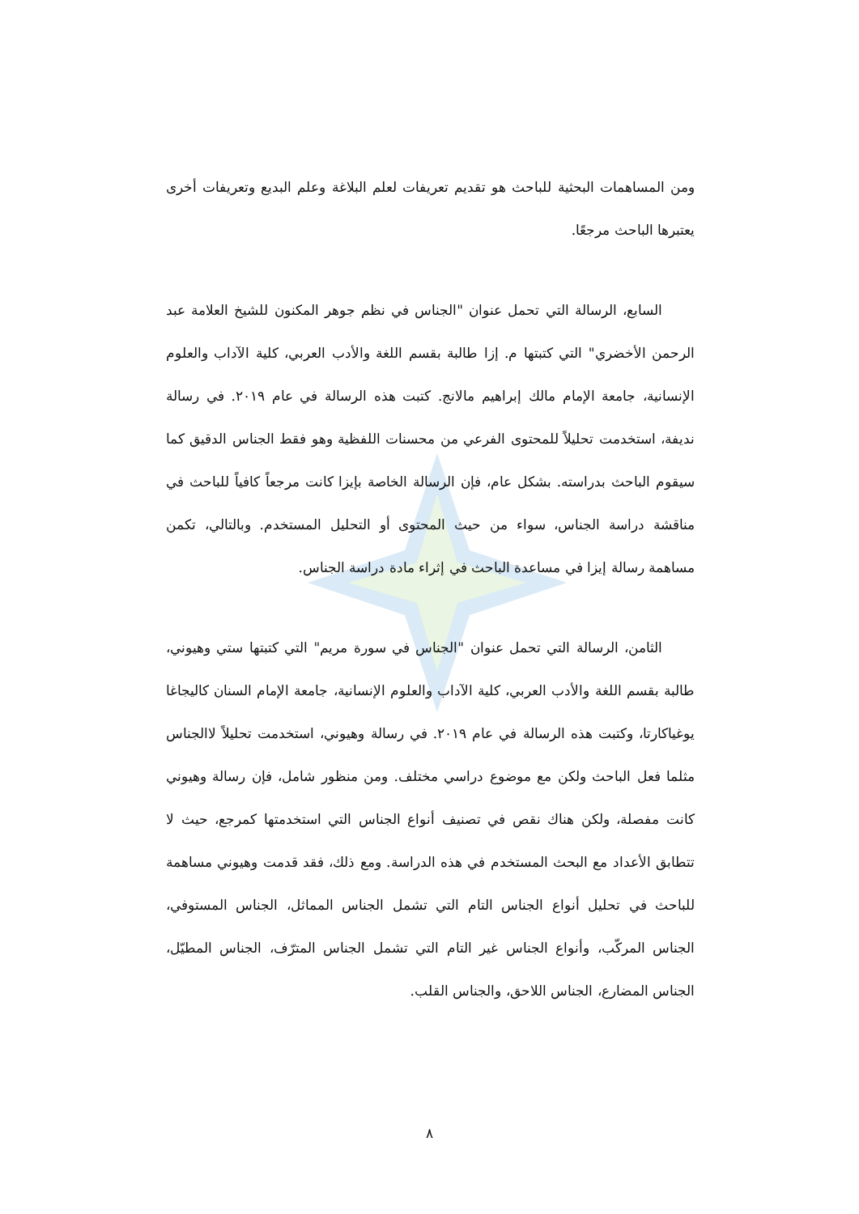ومن المساهمات البحثية للباحث هو تقديم تعريفات لعلم البلاغة وعلم البديع وتعريفات أخرى يعتبرها الباحث مرجعًا.
السابع، الرسالة التي تحمل عنوان "الجناس في نظم جوهر المكنون للشيخ العلامة عبد الرحمن الأخضري" التي كتبتها م. إزا طالبة بقسم اللغة والأدب العربي، كلية الآداب والعلوم الإنسانية، جامعة الإمام مالك إبراهيم مالانج. كتبت هذه الرسالة في عام ٢٠١٩. في رسالة نديفة، استخدمت تحليلاً للمحتوى الفرعي من محسنات اللفظية وهو فقط الجناس الدقيق كما سيقوم الباحث بدراسته. بشكل عام، فإن الرسالة الخاصة بإيزا كانت مرجعاً كافياً للباحث في مناقشة دراسة الجناس، سواء من حيث المحتوى أو التحليل المستخدم. وبالتالي، تكمن مساهمة رسالة إيزا في مساعدة الباحث في إثراء مادة دراسة الجناس.
الثامن، الرسالة التي تحمل عنوان "الجناس في سورة مريم" التي كتبتها ستي وهيوني، طالبة بقسم اللغة والأدب العربي، كلية الآداب والعلوم الإنسانية، جامعة الإمام السنان كاليجاغا يوغياكارتا، وكتبت هذه الرسالة في عام ٢٠١٩. في رسالة وهيوني، استخدمت تحليلاً لاالجناس مثلما فعل الباحث ولكن مع موضوع دراسي مختلف. ومن منظور شامل، فإن رسالة وهيوني كانت مفصلة، ولكن هناك نقص في تصنيف أنواع الجناس التي استخدمتها كمرجع، حيث لا تتطابق الأعداد مع البحث المستخدم في هذه الدراسة. ومع ذلك، فقد قدمت وهيوني مساهمة للباحث في تحليل أنواع الجناس التام التي تشمل الجناس المماثل، الجناس المستوفي، الجناس المركّب، وأنواع الجناس غير التام التي تشمل الجناس المترّف، الجناس المطيّل، الجناس المضارع، الجناس اللاحق، والجناس القلب.
٨